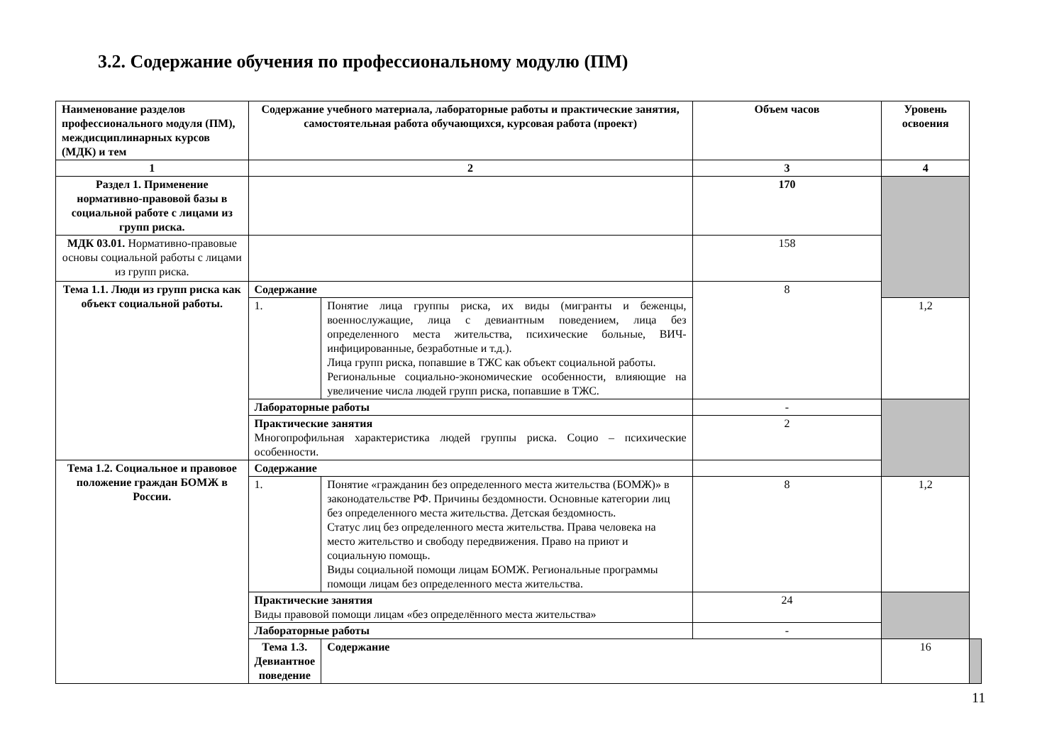3.2. Содержание обучения по профессиональному модулю (ПМ)
| Наименование разделов профессионального модуля (ПМ), междисциплинарных курсов (МДК) и тем | Содержание учебного материала, лабораторные работы и практические занятия, самостоятельная работа обучающихся, курсовая работа (проект) | | Объем часов | Уровень освоения | |
| --- | --- | --- | --- | --- | --- |
| 1 | 2 | | 3 | 4 | |
| Раздел 1. Применение нормативно-правовой базы в социальной работе с лицами из групп риска. | | | 170 | | |
| МДК 03.01. Нормативно-правовые основы социальной работы с лицами из групп риска. | | | 158 | | |
| Тема 1.1. Люди из групп риска как объект социальной работы. | Содержание | | 8 | | |
| | 1. | Понятие лица группы риска, их виды (мигранты и беженцы, военнослужащие, лица с девиантным поведением, лица без определенного места жительства, психические больные, ВИЧ-инфицированные, безработные и т.д.). Лица групп риска, попавшие в ТЖС как объект социальной работы. Региональные социально-экономические особенности, влияющие на увеличение числа людей групп риска, попавшие в ТЖС. | | 1,2 | |
| | Лабораторные работы | | - | | |
| | Практические занятия Многопрофильная характеристика людей группы риска. Социо – психические особенности. | | 2 | | |
| Тема 1.2. Социальное и правовое положение граждан БОМЖ в России. | Содержание | | | | |
| | 1. | Понятие «гражданин без определенного места жительства (БОМЖ)» в законодательстве РФ. Причины бездомности. Основные категории лиц без определенного места жительства. Детская бездомность. Статус лиц без определенного места жительства. Права человека на место жительство и свободу передвижения. Право на приют и социальную помощь. Виды социальной помощи лицам БОМЖ. Региональные программы помощи лицам без определенного места жительства. | 8 | 1,2 | |
| | Практические занятия Виды правовой помощи лицам «без определённого места жительства» | | 24 | | |
| | Лабораторные работы | | - | | |
| | Тема 1.3. Девиантное поведение | Содержание | | 16 | |
11